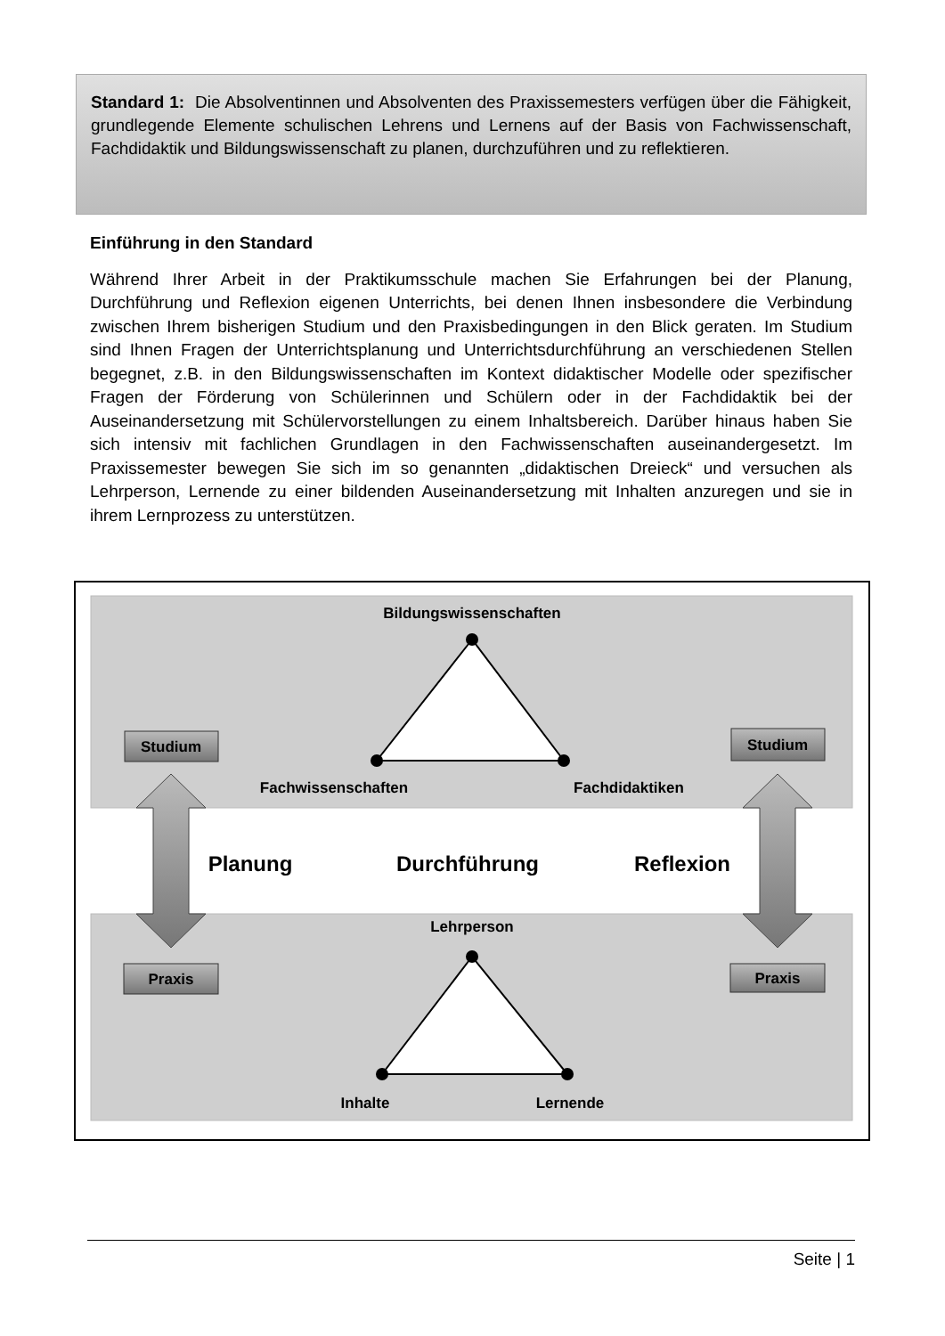Standard 1: Die Absolventinnen und Absolventen des Praxissemesters verfügen über die Fähigkeit, grundlegende Elemente schulischen Lehrens und Lernens auf der Basis von Fachwissenschaft, Fachdidaktik und Bildungswissenschaft zu planen, durchzuführen und zu reflektieren.
Einführung in den Standard
Während Ihrer Arbeit in der Praktikumsschule machen Sie Erfahrungen bei der Planung, Durchführung und Reflexion eigenen Unterrichts, bei denen Ihnen insbesondere die Verbindung zwischen Ihrem bisherigen Studium und den Praxisbedingungen in den Blick geraten. Im Studium sind Ihnen Fragen der Unterrichtsplanung und Unterrichtsdurchführung an verschiedenen Stellen begegnet, z.B. in den Bildungswissenschaften im Kontext didaktischer Modelle oder spezifischer Fragen der Förderung von Schülerinnen und Schülern oder in der Fachdidaktik bei der Auseinandersetzung mit Schülervorstellungen zu einem Inhaltsbereich. Darüber hinaus haben Sie sich intensiv mit fachlichen Grundlagen in den Fachwissenschaften auseinandergesetzt. Im Praxissemester bewegen Sie sich im so genannten „didaktischen Dreieck“ und versuchen als Lehrperson, Lernende zu einer bildenden Auseinandersetzung mit Inhalten anzuregen und sie in ihrem Lernprozess zu unterstützen.
Bildungswissenschaften
Fachwissenschaften
Fachdidaktiken
Lehrperson
Inhalte
Lernende
Studium
Studium
Praxis
Praxis
Planung
Durchführung
Reflexion
Seite | 1